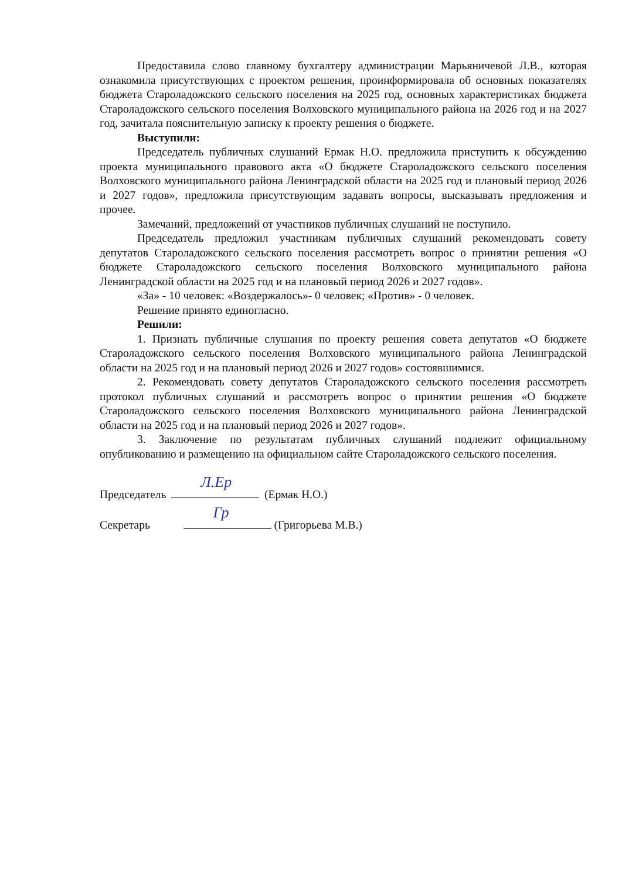Предоставила слово главному бухгалтеру администрации Марьяничевой Л.В., которая ознакомила присутствующих с проектом решения, проинформировала об основных показателях бюджета Староладожского сельского поселения на 2025 год, основных характеристиках бюджета Староладожского сельского поселения Волховского муниципального района на 2026 год и на 2027 год, зачитала пояснительную записку к проекту решения о бюджете.
Выступили:
Председатель публичных слушаний Ермак Н.О. предложила приступить к обсуждению проекта муниципального правового акта «О бюджете Староладожского сельского поселения Волховского муниципального района Ленинградской области на 2025 год и плановый период 2026 и 2027 годов», предложила присутствующим задавать вопросы, высказывать предложения и прочее.
Замечаний, предложений от участников публичных слушаний не поступило.
Председатель предложил участникам публичных слушаний рекомендовать совету депутатов Староладожского сельского поселения рассмотреть вопрос о принятии решения «О бюджете Староладожского сельского поселения Волховского муниципального района Ленинградской области на 2025 год и на плановый период 2026 и 2027 годов».
«За» - 10 человек: «Воздержалось»- 0 человек; «Против» - 0 человек.
Решение принято единогласно.
Решили:
1. Признать публичные слушания по проекту решения совета депутатов «О бюджете Староладожского сельского поселения Волховского муниципального района Ленинградской области на 2025 год и на плановый период 2026 и 2027 годов» состоявшимися.
2. Рекомендовать совету депутатов Староладожского сельского поселения рассмотреть протокол публичных слушаний и рассмотреть вопрос о принятии решения «О бюджете Староладожского сельского поселения Волховского муниципального района Ленинградской области на 2025 год и на плановый период 2026 и 2027 годов».
3. Заключение по результатам публичных слушаний подлежит официальному опубликованию и размещению на официальном сайте Староладожского сельского поселения.
Председатель Л.Ер (Ермак Н.О.)
Секретарь Гр (Григорьева М.В.)